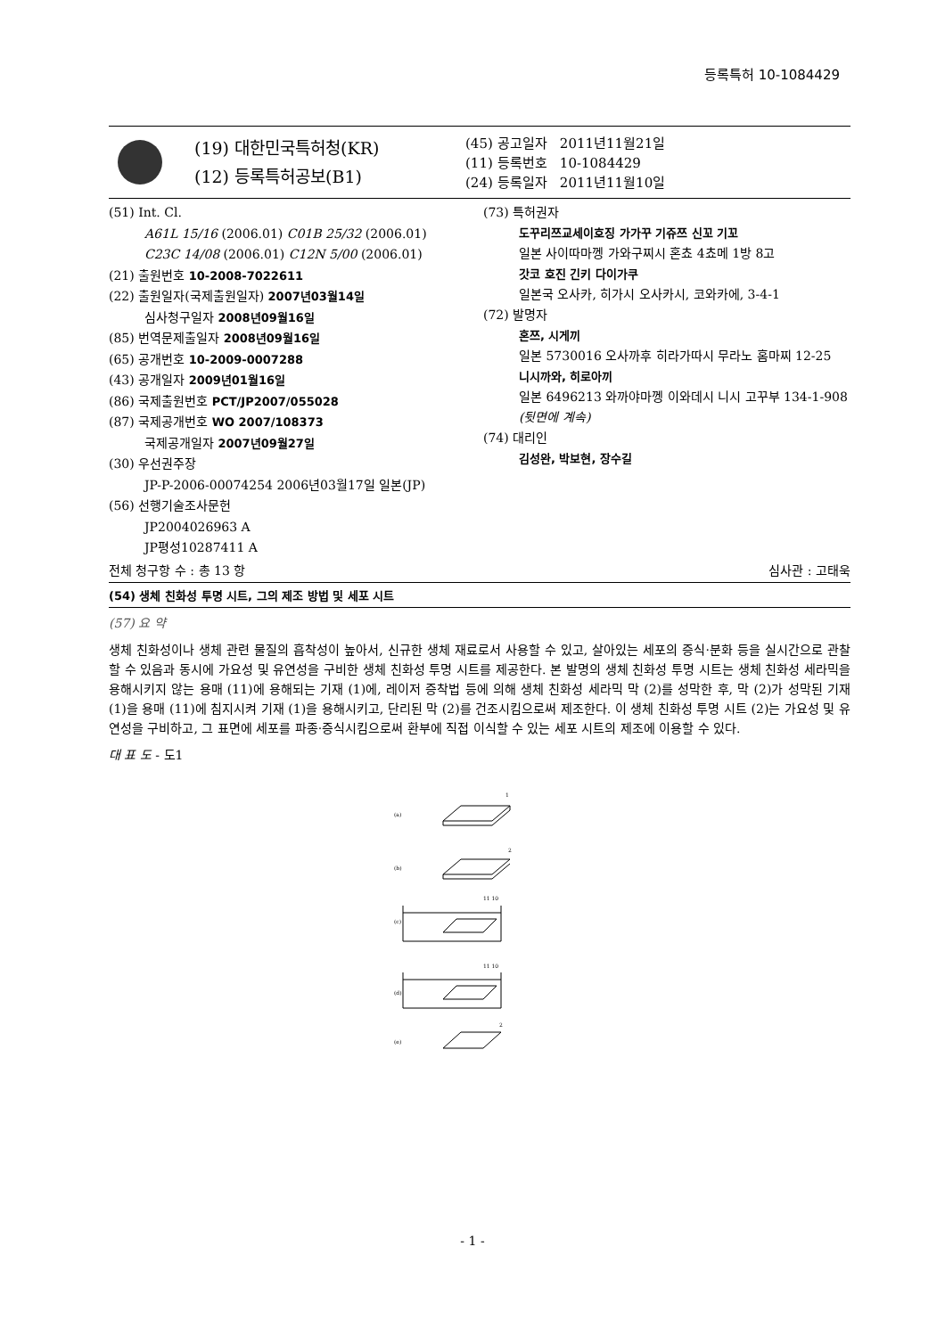등록특허 10-1084429
(19) 대한민국특허청(KR)
(12) 등록특허공보(B1)
(45) 공고일자 2011년11월21일
(11) 등록번호 10-1084429
(24) 등록일자 2011년11월10일
(51) Int. Cl.
A61L 15/16 (2006.01) C01B 25/32 (2006.01)
C23C 14/08 (2006.01) C12N 5/00 (2006.01)
(21) 출원번호 10-2008-7022611
(22) 출원일자(국제출원일자) 2007년03월14일
심사청구일자 2008년09월16일
(85) 번역문제출일자 2008년09월16일
(65) 공개번호 10-2009-0007288
(43) 공개일자 2009년01월16일
(86) 국제출원번호 PCT/JP2007/055028
(87) 국제공개번호 WO 2007/108373
국제공개일자 2007년09월27일
(30) 우선권주장
JP-P-2006-00074254 2006년03월17일 일본(JP)
(56) 선행기술조사문헌
JP2004026963 A
JP평성10287411 A
(73) 특허권자
도꾸리쯔교세이호징 가가꾸 기쥬쯔 신꼬 기꼬
일본 사이따마껭 가와구찌시 혼쵸 4쵸메 1방 8고
갓코 호진 긴키 다이가쿠
일본국 오사카, 히가시 오사카시, 코와카에, 3-4-1
(72) 발명자
혼쯔, 시게끼
일본 5730016 오사까후 히라가따시 무라노 홈마찌 12-25
니시까와, 히로아끼
일본 6496213 와까야마껭 이와데시 니시 고꾸부 134-1-908
(뒷면에 계속)
(74) 대리인
김성완, 박보현, 장수길
전체 청구항 수 : 총 13 항 심사관 : 고태욱
(54) 생체 친화성 투명 시트, 그의 제조 방법 및 세포 시트
(57) 요 약
생체 친화성이나 생체 관련 물질의 흡착성이 높아서, 신규한 생체 재료로서 사용할 수 있고, 살아있는 세포의 증식·분화 등을 실시간으로 관찰할 수 있음과 동시에 가요성 및 유연성을 구비한 생체 친화성 투명 시트를 제공한다. 본 발명의 생체 친화성 투명 시트는 생체 친화성 세라믹을 용해시키지 않는 용매 (11)에 용해되는 기재 (1)에, 레이저 증착법 등에 의해 생체 친화성 세라믹 막 (2)를 성막한 후, 막 (2)가 성막된 기재 (1)을 용매 (11)에 침지시켜 기재 (1)을 용해시키고, 단리된 막 (2)를 건조시킴으로써 제조한다. 이 생체 친화성 투명 시트 (2)는 가요성 및 유연성을 구비하고, 그 표면에 세포를 파종·증식시킴으로써 환부에 직접 이식할 수 있는 세포 시트의 제조에 이용할 수 있다.
대 표 도 - 도1
(a)
1
(b)
2
(c)
11 10
(d)
11 10
(e)
2
- 1 -